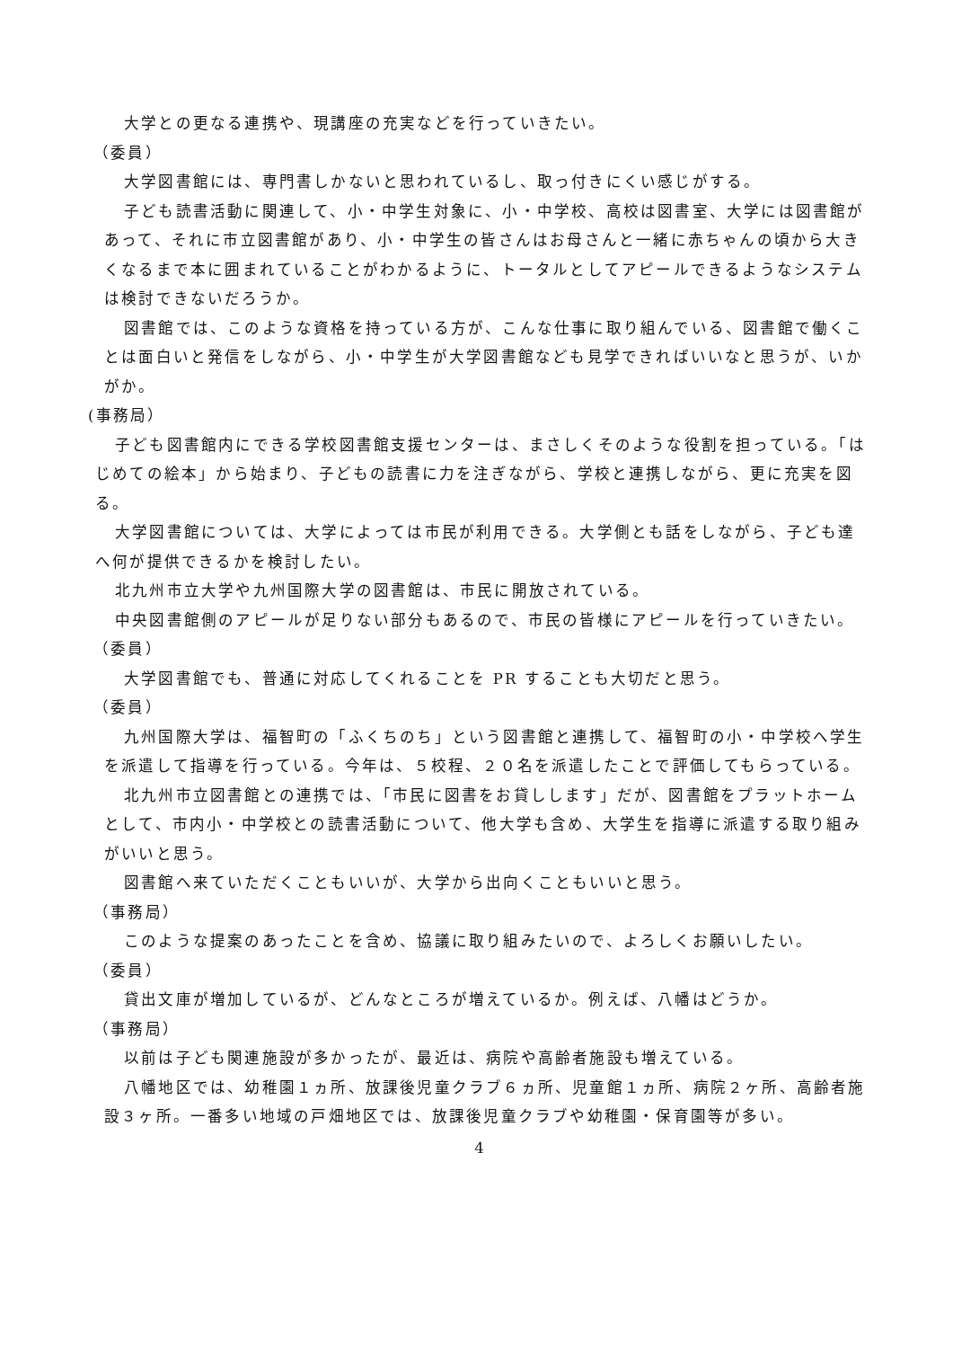大学との更なる連携や、現講座の充実などを行っていきたい。
（委員）
大学図書館には、専門書しかないと思われているし、取っ付きにくい感じがする。
子ども読書活動に関連して、小・中学生対象に、小・中学校、高校は図書室、大学には図書館があって、それに市立図書館があり、小・中学生の皆さんはお母さんと一緒に赤ちゃんの頃から大きくなるまで本に囲まれていることがわかるように、トータルとしてアピールできるようなシステムは検討できないだろうか。
図書館では、このような資格を持っている方が、こんな仕事に取り組んでいる、図書館で働くことは面白いと発信をしながら、小・中学生が大学図書館なども見学できればいいなと思うが、いかがか。
(事務局）
子ども図書館内にできる学校図書館支援センターは、まさしくそのような役割を担っている。「はじめての絵本」から始まり、子どもの読書に力を注ぎながら、学校と連携しながら、更に充実を図る。
大学図書館については、大学によっては市民が利用できる。大学側とも話をしながら、子ども達へ何が提供できるかを検討したい。
北九州市立大学や九州国際大学の図書館は、市民に開放されている。
中央図書館側のアピールが足りない部分もあるので、市民の皆様にアピールを行っていきたい。
（委員）
大学図書館でも、普通に対応してくれることを PR することも大切だと思う。
（委員）
九州国際大学は、福智町の「ふくちのち」という図書館と連携して、福智町の小・中学校へ学生を派遣して指導を行っている。今年は、５校程、２０名を派遣したことで評価してもらっている。
北九州市立図書館との連携では、「市民に図書をお貸しします」だが、図書館をプラットホームとして、市内小・中学校との読書活動について、他大学も含め、大学生を指導に派遣する取り組みがいいと思う。
図書館へ来ていただくこともいいが、大学から出向くこともいいと思う。
（事務局）
このような提案のあったことを含め、協議に取り組みたいので、よろしくお願いしたい。
（委員）
貸出文庫が増加しているが、どんなところが増えているか。例えば、八幡はどうか。
（事務局）
以前は子ども関連施設が多かったが、最近は、病院や高齢者施設も増えている。
八幡地区では、幼稚園１ヵ所、放課後児童クラブ６ヵ所、児童館１ヵ所、病院２ヶ所、高齢者施設３ヶ所。一番多い地域の戸畑地区では、放課後児童クラブや幼稚園・保育園等が多い。
4